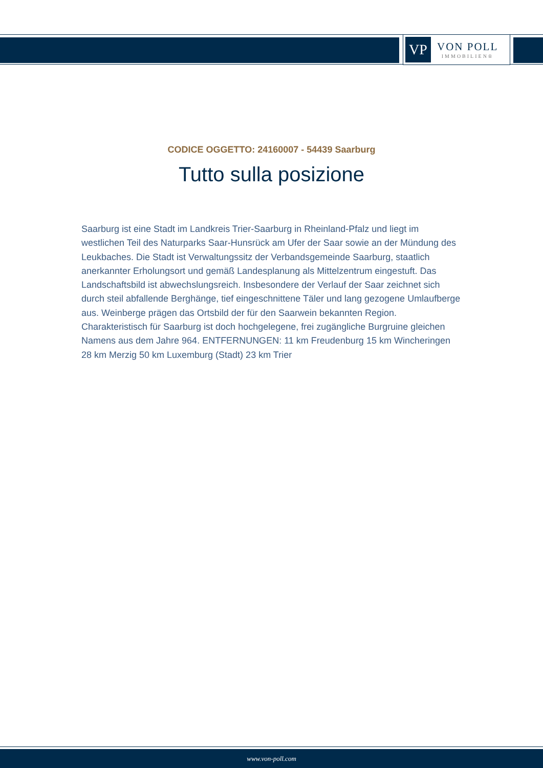VP
VON POLL
IMMOBILIEN®
CODICE OGGETTO: 24160007 - 54439 Saarburg
Tutto sulla posizione
Saarburg ist eine Stadt im Landkreis Trier-Saarburg in Rheinland-Pfalz und liegt im westlichen Teil des Naturparks Saar-Hunsrück am Ufer der Saar sowie an der Mündung des Leukbaches. Die Stadt ist Verwaltungssitz der Verbandsgemeinde Saarburg, staatlich anerkannter Erholungsort und gemäß Landesplanung als Mittelzentrum eingestuft. Das Landschaftsbild ist abwechslungsreich. Insbesondere der Verlauf der Saar zeichnet sich durch steil abfallende Berghänge, tief eingeschnittene Täler und lang gezogene Umlaufberge aus. Weinberge prägen das Ortsbild der für den Saarwein bekannten Region. Charakteristisch für Saarburg ist doch hochgelegene, frei zugängliche Burgruine gleichen Namens aus dem Jahre 964. ENTFERNUNGEN: 11 km Freudenburg 15 km Wincheringen 28 km Merzig 50 km Luxemburg (Stadt) 23 km Trier
www.von-poll.com